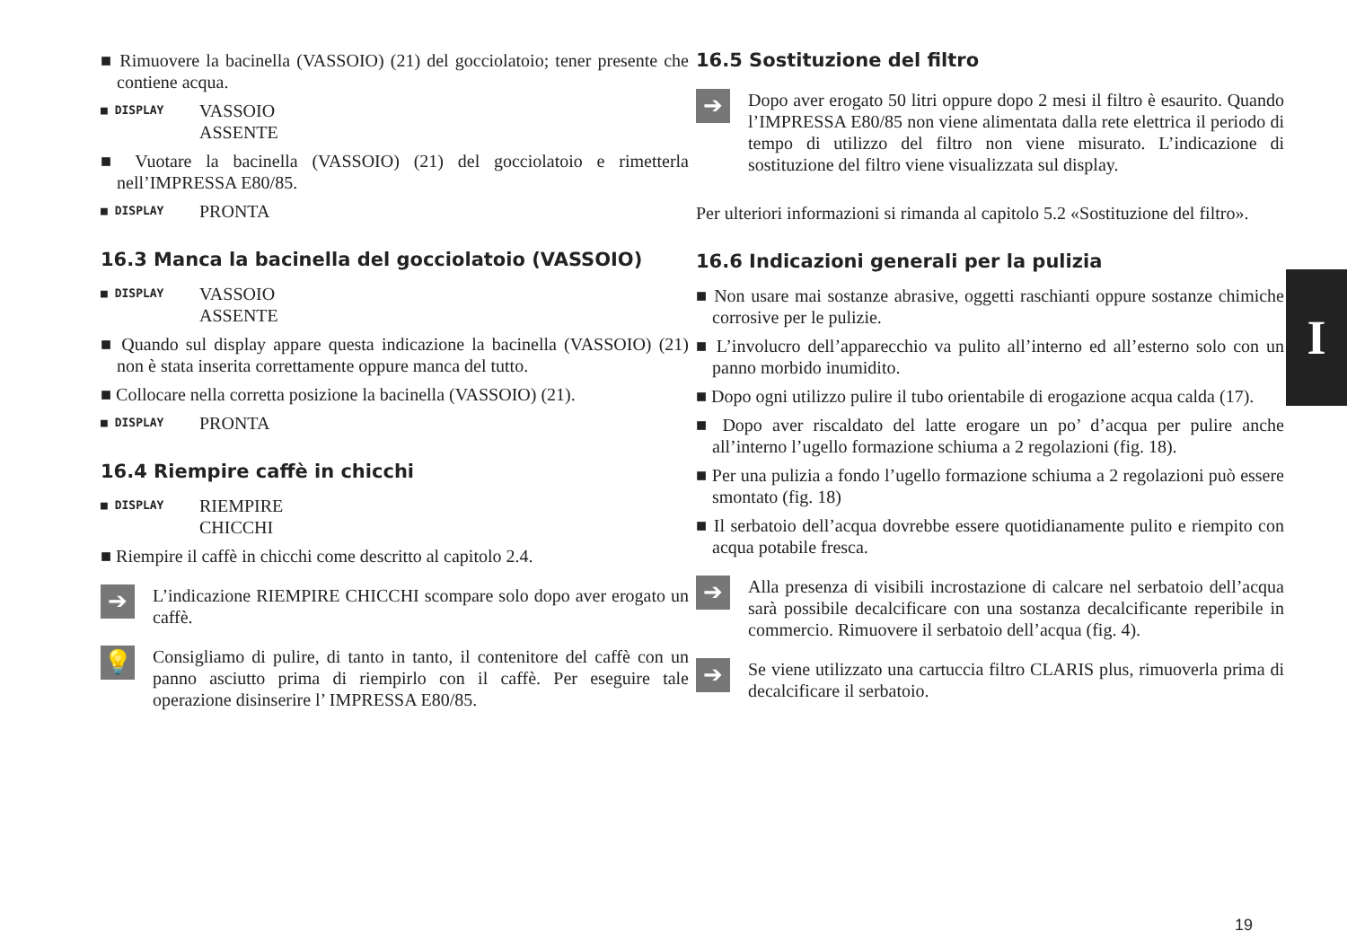■ Rimuovere la bacinella (VASSOIO) (21) del gocciolatoio; tener presente che contiene acqua.
■ DISPLAY VASSOIO
ASSENTE
■ Vuotare la bacinella (VASSOIO) (21) del gocciolatoio e rimetterla nell’IMPRESSA E80/85.
■ DISPLAY PRONTA
16.3 Manca la bacinella del gocciolatoio (VASSOIO)
■ DISPLAY VASSOIO
ASSENTE
■ Quando sul display appare questa indicazione la bacinella (VASSOIO) (21) non è stata inserita correttamente oppure manca del tutto.
■ Collocare nella corretta posizione la bacinella (VASSOIO) (21).
■ DISPLAY PRONTA
16.4 Riempire caffè in chicchi
■ DISPLAY RIEMPIRE
CHICCHI
■ Riempire il caffè in chicchi come descritto al capitolo 2.4.
➔ L’indicazione RIEMPIRE CHICCHI scompare solo dopo aver erogato un caffè.
💡 Consigliamo di pulire, di tanto in tanto, il contenitore del caffè con un panno asciutto prima di riempirlo con il caffè. Per eseguire tale operazione disinserire l’ IMPRESSA E80/85.
16.5 Sostituzione del filtro
➔ Dopo aver erogato 50 litri oppure dopo 2 mesi il filtro è esaurito. Quando l’IMPRESSA E80/85 non viene alimentata dalla rete elettrica il periodo di tempo di utilizzo del filtro non viene misurato. L’indicazione di sostituzione del filtro viene visualizzata sul display.
Per ulteriori informazioni si rimanda al capitolo 5.2 «Sostituzione del filtro».
16.6 Indicazioni generali per la pulizia
■ Non usare mai sostanze abrasive, oggetti raschianti oppure sostanze chimiche corrosive per le pulizie.
■ L’involucro dell’apparecchio va pulito all’interno ed all’esterno solo con un panno morbido inumidito.
■ Dopo ogni utilizzo pulire il tubo orientabile di erogazione acqua calda (17).
■ Dopo aver riscaldato del latte erogare un po’ d’acqua per pulire anche all’interno l’ugello formazione schiuma a 2 regolazioni (fig. 18).
■ Per una pulizia a fondo l’ugello formazione schiuma a 2 regolazioni può essere smontato (fig. 18)
■ Il serbatoio dell’acqua dovrebbe essere quotidianamente pulito e riempito con acqua potabile fresca.
➔ Alla presenza di visibili incrostazione di calcare nel serbatoio dell’acqua sarà possibile decalcificare con una sostanza decalcificante reperibile in commercio. Rimuovere il serbatoio dell’acqua (fig. 4).
➔ Se viene utilizzato una cartuccia filtro CLARIS plus, rimuoverla prima di decalcificare il serbatoio.
I
19